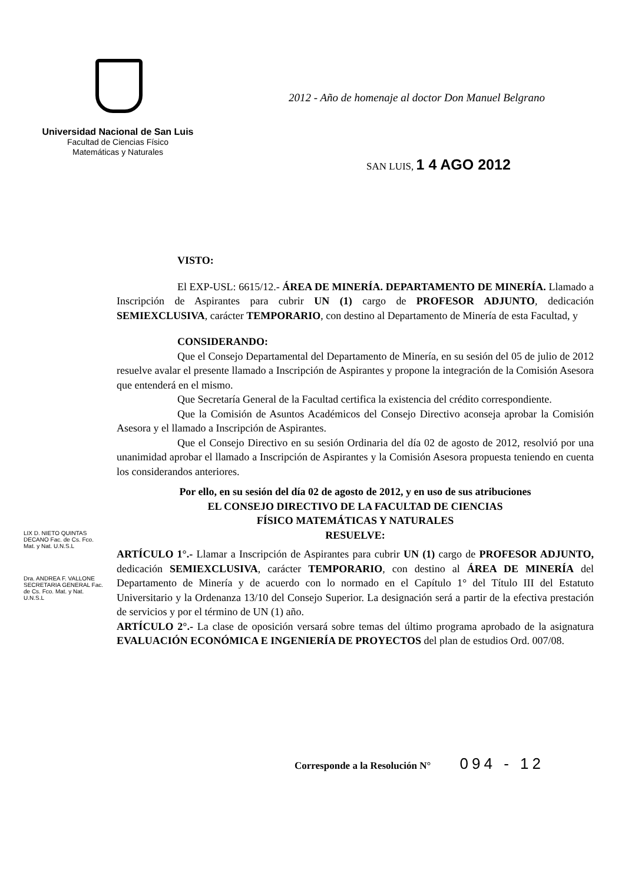Universidad Nacional de San Luis
Facultad de Ciencias Físico
Matemáticas y Naturales
2012 - Año de homenaje al doctor Don Manuel Belgrano
SAN LUIS, 1 4 AGO 2012
VISTO:
El EXP-USL: 6615/12.- ÁREA DE MINERÍA. DEPARTAMENTO DE MINERÍA. Llamado a Inscripción de Aspirantes para cubrir UN (1) cargo de PROFESOR ADJUNTO, dedicación SEMIEXCLUSIVA, carácter TEMPORARIO, con destino al Departamento de Minería de esta Facultad, y
CONSIDERANDO:
Que el Consejo Departamental del Departamento de Minería, en su sesión del 05 de julio de 2012 resuelve avalar el presente llamado a Inscripción de Aspirantes y propone la integración de la Comisión Asesora que entenderá en el mismo.
Que Secretaría General de la Facultad certifica la existencia del crédito correspondiente.
Que la Comisión de Asuntos Académicos del Consejo Directivo aconseja aprobar la Comisión Asesora y el llamado a Inscripción de Aspirantes.
Que el Consejo Directivo en su sesión Ordinaria del día 02 de agosto de 2012, resolvió por una unanimidad aprobar el llamado a Inscripción de Aspirantes y la Comisión Asesora propuesta teniendo en cuenta los considerandos anteriores.
Por ello, en su sesión del día 02 de agosto de 2012, y en uso de sus atribuciones
EL CONSEJO DIRECTIVO DE LA FACULTAD DE CIENCIAS
FÍSICO MATEMÁTICAS Y NATURALES
RESUELVE:
ARTÍCULO 1°.- Llamar a Inscripción de Aspirantes para cubrir UN (1) cargo de PROFESOR ADJUNTO, dedicación SEMIEXCLUSIVA, carácter TEMPORARIO, con destino al ÁREA DE MINERÍA del Departamento de Minería y de acuerdo con lo normado en el Capítulo 1° del Título III del Estatuto Universitario y la Ordenanza 13/10 del Consejo Superior. La designación será a partir de la efectiva prestación de servicios y por el término de UN (1) año.
ARTÍCULO 2°.- La clase de oposición versará sobre temas del último programa aprobado de la asignatura EVALUACIÓN ECONÓMICA E INGENIERÍA DE PROYECTOS del plan de estudios Ord. 007/08.
LIX D. NIETO QUINTAS DECANO Fac. de Cs. Fco. Mat. y Nat. U.N.S.L
Dra. ANDREA F. VALLONE SECRETARIA GENERAL Fac. de Cs. Fco. Mat. y Nat. U.N.S.L
Corresponde a la Resolución N° 094 - 12